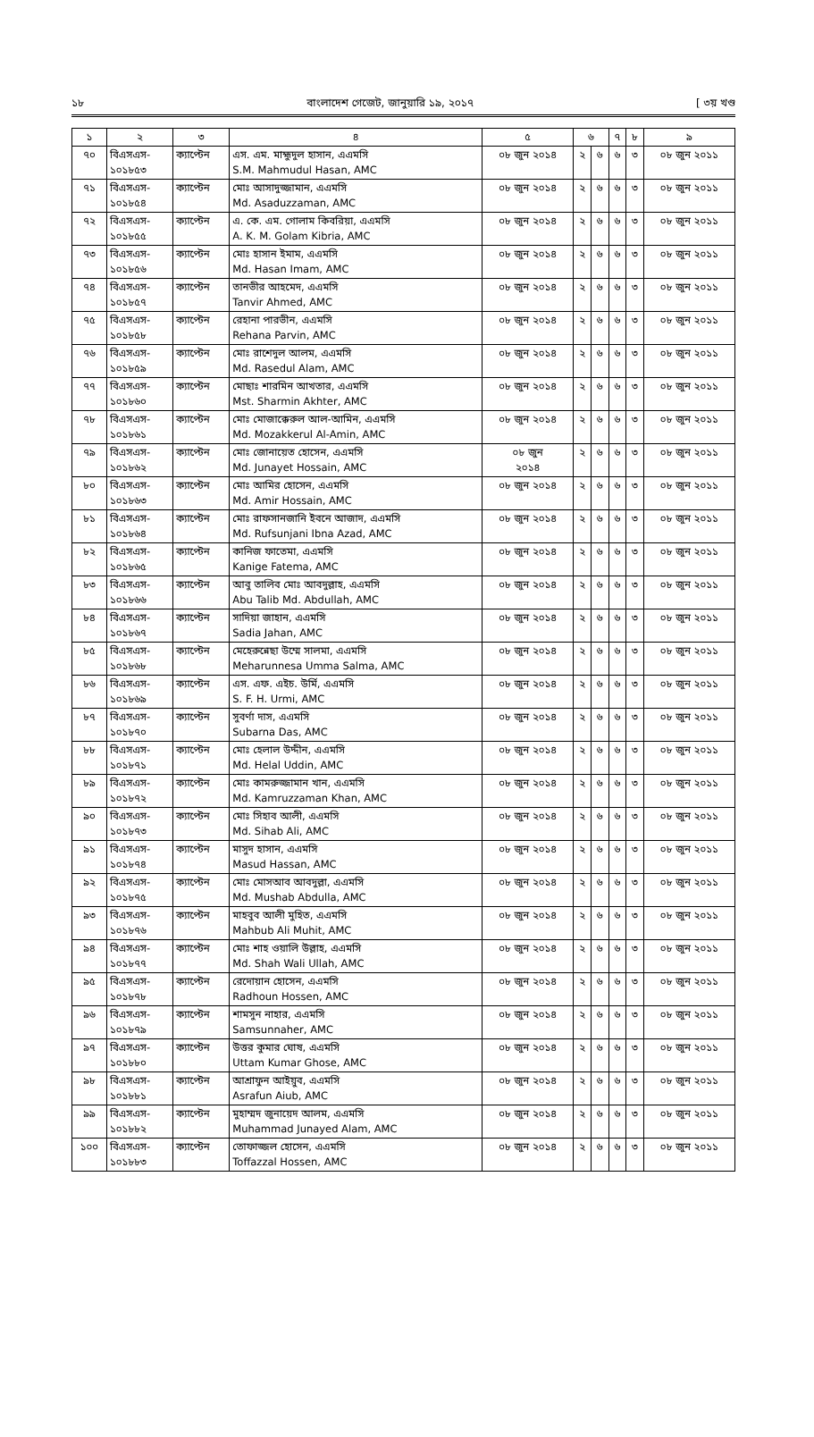১৮ বাংলাদেশ গেজেট, জানুয়ারি ১৯, ২০১৭ [ ৩য় খণ্ড
| ১ | ২ | ৩ | ৪ | ৫ | ৬ | | ৭ | ৮ | ৯ |
| --- | --- | --- | --- | --- | --- | --- | --- | --- | --- |
| ৭০ | বিএসএস- ১০১৮৫৩ | ক্যাপ্টেন | এস. এম. মাহ্মুদুল হাসান, এএমসি S.M. Mahmudul Hasan, AMC | ০৮ জুন ২০১৪ | ২ | ৬ | ৬ | ৩ | ০৮ জুন ২০১১ |
| ৭১ | বিএসএস- ১০১৮৫৪ | ক্যাপ্টেন | মোঃ আসাদুজ্জামান, এএমসি Md. Asaduzzaman, AMC | ০৮ জুন ২০১৪ | ২ | ৬ | ৬ | ৩ | ০৮ জুন ২০১১ |
| ৭২ | বিএসএস- ১০১৮৫৫ | ক্যাপ্টেন | এ. কে. এম. গোলাম কিবরিয়া, এএমসি A. K. M. Golam Kibria, AMC | ০৮ জুন ২০১৪ | ২ | ৬ | ৬ | ৩ | ০৮ জুন ২০১১ |
| ৭৩ | বিএসএস- ১০১৮৫৬ | ক্যাপ্টেন | মোঃ হাসান ইমাম, এএমসি Md. Hasan Imam, AMC | ০৮ জুন ২০১৪ | ২ | ৬ | ৬ | ৩ | ০৮ জুন ২০১১ |
| ৭৪ | বিএসএস- ১০১৮৫৭ | ক্যাপ্টেন | তানভীর আহমেদ, এএমসি Tanvir Ahmed, AMC | ০৮ জুন ২০১৪ | ২ | ৬ | ৬ | ৩ | ০৮ জুন ২০১১ |
| ৭৫ | বিএসএস- ১০১৮৫৮ | ক্যাপ্টেন | রেহানা পারভীন, এএমসি Rehana Parvin, AMC | ০৮ জুন ২০১৪ | ২ | ৬ | ৬ | ৩ | ০৮ জুন ২০১১ |
| ৭৬ | বিএসএস- ১০১৮৫৯ | ক্যাপ্টেন | মোঃ রাশেদুল আলম, এএমসি Md. Rasedul Alam, AMC | ০৮ জুন ২০১৪ | ২ | ৬ | ৬ | ৩ | ০৮ জুন ২০১১ |
| ৭৭ | বিএসএস- ১০১৮৬০ | ক্যাপ্টেন | মোছাঃ শারমিন আখতার, এএমসি Mst. Sharmin Akhter, AMC | ০৮ জুন ২০১৪ | ২ | ৬ | ৬ | ৩ | ০৮ জুন ২০১১ |
| ৭৮ | বিএসএস- ১০১৮৬১ | ক্যাপ্টেন | মোঃ মোজাক্কেরুল আল-আমিন, এএমসি Md. Mozakkerul Al-Amin, AMC | ০৮ জুন ২০১৪ | ২ | ৬ | ৬ | ৩ | ০৮ জুন ২০১১ |
| ৭৯ | বিএসএস- ১০১৮৬২ | ক্যাপ্টেন | মোঃ জোনায়েত হোসেন, এএমসি Md. Junayet Hossain, AMC | ০৮ জুন ২০১৪ | ২ | ৬ | ৬ | ৩ | ০৮ জুন ২০১১ |
| ৮০ | বিএসএস- ১০১৮৬৩ | ক্যাপ্টেন | মোঃ আমির হোসেন, এএমসি Md. Amir Hossain, AMC | ০৮ জুন ২০১৪ | ২ | ৬ | ৬ | ৩ | ০৮ জুন ২০১১ |
| ৮১ | বিএসএস- ১০১৮৬৪ | ক্যাপ্টেন | মোঃ রাফসানজানি ইবনে আজাদ, এএমসি Md. Rufsunjani Ibna Azad, AMC | ০৮ জুন ২০১৪ | ২ | ৬ | ৬ | ৩ | ০৮ জুন ২০১১ |
| ৮২ | বিএসএস- ১০১৮৬৫ | ক্যাপ্টেন | কানিজ ফাতেমা, এএমসি Kanige Fatema, AMC | ০৮ জুন ২০১৪ | ২ | ৬ | ৬ | ৩ | ০৮ জুন ২০১১ |
| ৮৩ | বিএসএস- ১০১৮৬৬ | ক্যাপ্টেন | আবু তালিব মোঃ আবদুল্লাহ, এএমসি Abu Talib Md. Abdullah, AMC | ০৮ জুন ২০১৪ | ২ | ৬ | ৬ | ৩ | ০৮ জুন ২০১১ |
| ৮৪ | বিএসএস- ১০১৮৬৭ | ক্যাপ্টেন | সাদিয়া জাহান, এএমসি Sadia Jahan, AMC | ০৮ জুন ২০১৪ | ২ | ৬ | ৬ | ৩ | ০৮ জুন ২০১১ |
| ৮৫ | বিএসএস- ১০১৮৬৮ | ক্যাপ্টেন | মেহেরুন্নেছা উম্মে সালমা, এএমসি Meharunnesa Umma Salma, AMC | ০৮ জুন ২০১৪ | ২ | ৬ | ৬ | ৩ | ০৮ জুন ২০১১ |
| ৮৬ | বিএসএস- ১০১৮৬৯ | ক্যাপ্টেন | এস. এফ. এইচ. উর্মি, এএমসি S. F. H. Urmi, AMC | ০৮ জুন ২০১৪ | ২ | ৬ | ৬ | ৩ | ০৮ জুন ২০১১ |
| ৮৭ | বিএসএস- ১০১৮৭০ | ক্যাপ্টেন | সুবর্ণা দাস, এএমসি Subarna Das, AMC | ০৮ জুন ২০১৪ | ২ | ৬ | ৬ | ৩ | ০৮ জুন ২০১১ |
| ৮৮ | বিএসএস- ১০১৮৭১ | ক্যাপ্টেন | মোঃ হেলাল উদ্দীন, এএমসি Md. Helal Uddin, AMC | ০৮ জুন ২০১৪ | ২ | ৬ | ৬ | ৩ | ০৮ জুন ২০১১ |
| ৮৯ | বিএসএস- ১০১৮৭২ | ক্যাপ্টেন | মোঃ কামরুজ্জামান খান, এএমসি Md. Kamruzzaman Khan, AMC | ০৮ জুন ২০১৪ | ২ | ৬ | ৬ | ৩ | ০৮ জুন ২০১১ |
| ৯০ | বিএসএস- ১০১৮৭৩ | ক্যাপ্টেন | মোঃ সিহাব আলী, এএমসি Md. Sihab Ali, AMC | ০৮ জুন ২০১৪ | ২ | ৬ | ৬ | ৩ | ০৮ জুন ২০১১ |
| ৯১ | বিএসএস- ১০১৮৭৪ | ক্যাপ্টেন | মাসুদ হাসান, এএমসি Masud Hassan, AMC | ০৮ জুন ২০১৪ | ২ | ৬ | ৬ | ৩ | ০৮ জুন ২০১১ |
| ৯২ | বিএসএস- ১০১৮৭৫ | ক্যাপ্টেন | মোঃ মোসআব আবদুল্লা, এএমসি Md. Mushab Abdulla, AMC | ০৮ জুন ২০১৪ | ২ | ৬ | ৬ | ৩ | ০৮ জুন ২০১১ |
| ৯৩ | বিএসএস- ১০১৮৭৬ | ক্যাপ্টেন | মাহবুব আলী মুহিত, এএমসি Mahbub Ali Muhit, AMC | ০৮ জুন ২০১৪ | ২ | ৬ | ৬ | ৩ | ০৮ জুন ২০১১ |
| ৯৪ | বিএসএস- ১০১৮৭৭ | ক্যাপ্টেন | মোঃ শাহ ওয়ালি উল্লাহ, এএমসি Md. Shah Wali Ullah, AMC | ০৮ জুন ২০১৪ | ২ | ৬ | ৬ | ৩ | ০৮ জুন ২০১১ |
| ৯৫ | বিএসএস- ১০১৮৭৮ | ক্যাপ্টেন | রেদোয়ান হোসেন, এএমসি Radhoun Hossen, AMC | ০৮ জুন ২০১৪ | ২ | ৬ | ৬ | ৩ | ০৮ জুন ২০১১ |
| ৯৬ | বিএসএস- ১০১৮৭৯ | ক্যাপ্টেন | শামসুন নাহার, এএমসি Samsunnaher, AMC | ০৮ জুন ২০১৪ | ২ | ৬ | ৬ | ৩ | ০৮ জুন ২০১১ |
| ৯৭ | বিএসএস- ১০১৮৮০ | ক্যাপ্টেন | উত্তর কুমার ঘোষ, এএমসি Uttam Kumar Ghose, AMC | ০৮ জুন ২০১৪ | ২ | ৬ | ৬ | ৩ | ০৮ জুন ২০১১ |
| ৯৮ | বিএসএস- ১০১৮৮১ | ক্যাপ্টেন | আশ্রাফুন আইয়ুব, এএমসি Asrafun Aiub, AMC | ০৮ জুন ২০১৪ | ২ | ৬ | ৬ | ৩ | ০৮ জুন ২০১১ |
| ৯৯ | বিএসএস- ১০১৮৮২ | ক্যাপ্টেন | মুহাম্মদ জুনায়েদ আলম, এএমসি Muhammad Junayed Alam, AMC | ০৮ জুন ২০১৪ | ২ | ৬ | ৬ | ৩ | ০৮ জুন ২০১১ |
| ১০০ | বিএসএস- ১০১৮৮৩ | ক্যাপ্টেন | তোফাজ্জল হোসেন, এএমসি Toffazzal Hossen, AMC | ০৮ জুন ২০১৪ | ২ | ৬ | ৬ | ৩ | ০৮ জুন ২০১১ |